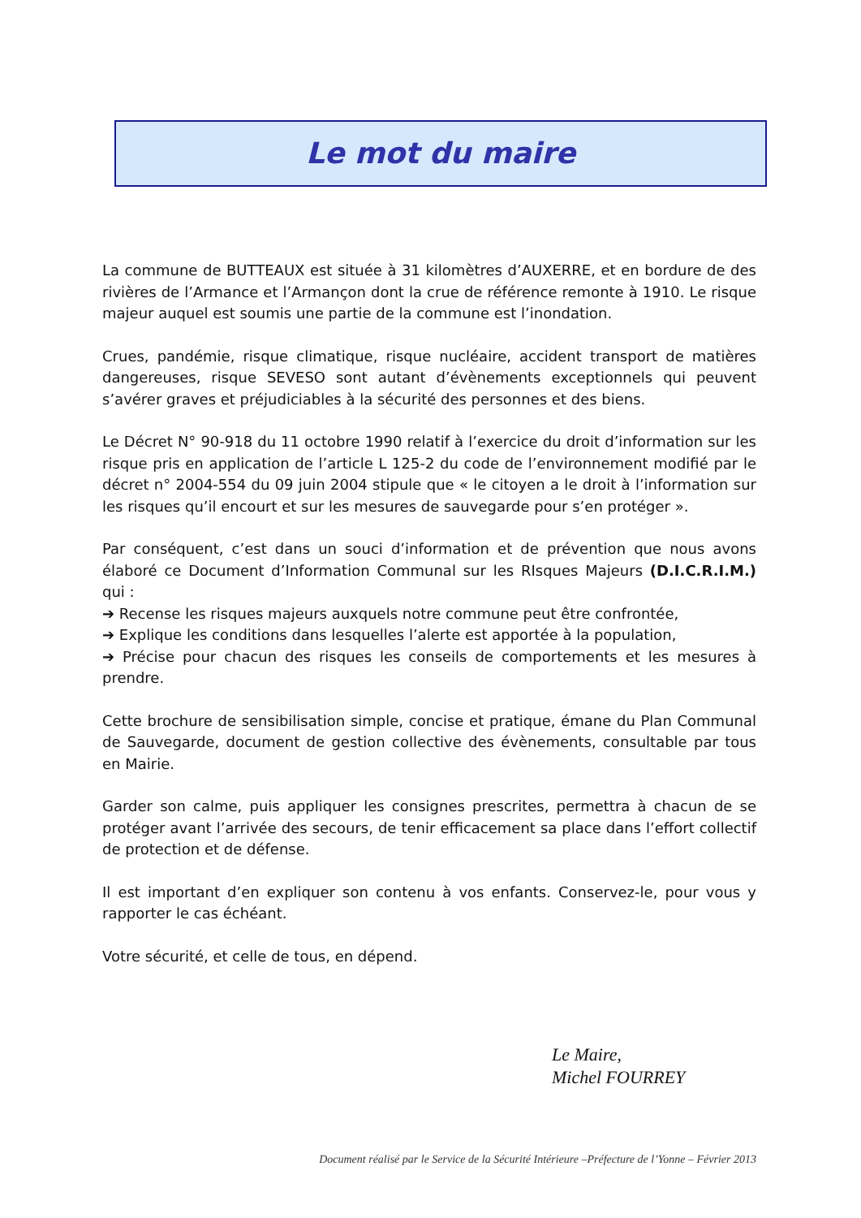Le mot du maire
La commune de BUTTEAUX est située à 31 kilomètres d’AUXERRE, et en bordure de des rivières de l’Armance et l’Armançon dont la crue de référence remonte à 1910. Le risque majeur auquel est soumis une partie de la commune est l’inondation.
Crues, pandémie, risque climatique, risque nucléaire, accident transport de matières dangereuses, risque SEVESO sont autant d’évènements exceptionnels qui peuvent s’avérer graves et préjudiciables à la sécurité des personnes et des biens.
Le Décret N° 90-918 du 11 octobre 1990 relatif à l’exercice du droit d’information sur les risque pris en application de l’article L 125-2 du code de l’environnement modifié par le décret n° 2004-554 du 09 juin 2004 stipule que « le citoyen a le droit à l’information sur les risques qu’il encourt et sur les mesures de sauvegarde pour s’en protéger ».
Par conséquent, c’est dans un souci d’information et de prévention que nous avons élaboré ce Document d’Information Communal sur les RIsques Majeurs (D.I.C.R.I.M.) qui :
➔ Recense les risques majeurs auxquels notre commune peut être confrontée,
➔ Explique les conditions dans lesquelles l’alerte est apportée à la population,
➔ Précise pour chacun des risques les conseils de comportements et les mesures à prendre.
Cette brochure de sensibilisation simple, concise et pratique, émane du Plan Communal de Sauvegarde, document de gestion collective des évènements, consultable par tous en Mairie.
Garder son calme, puis appliquer les consignes prescrites, permettra à chacun de se protéger avant l’arrivée des secours, de tenir efficacement sa place dans l’effort collectif de protection et de défense.
Il est important d’en expliquer son contenu à vos enfants. Conservez-le, pour vous y rapporter le cas échéant.
Votre sécurité, et celle de tous, en dépend.
Le Maire,
Michel FOURREY
Document réalisé par le Service de la Sécurité Intérieure –Préfecture de l’Yonne – Février 2013